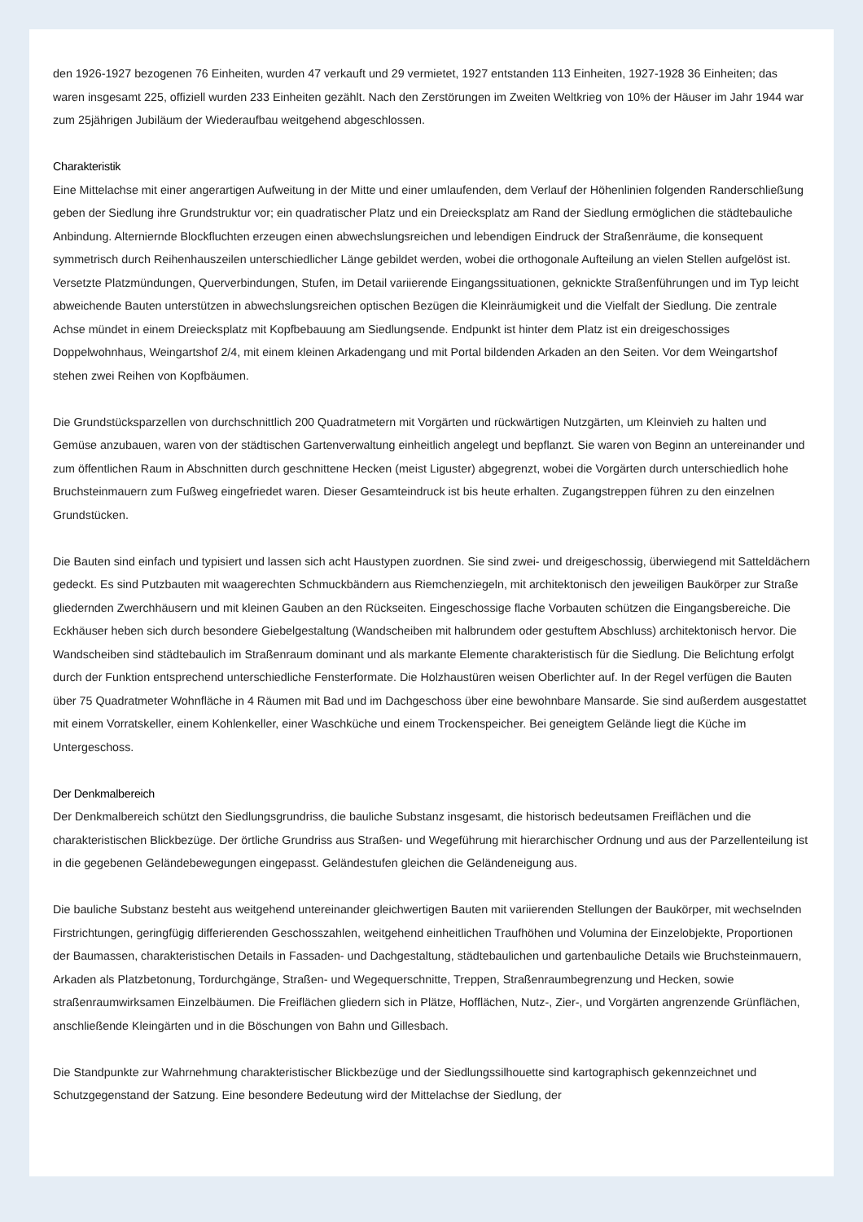den 1926-1927 bezogenen 76 Einheiten, wurden 47 verkauft und 29 vermietet, 1927 entstanden 113 Einheiten, 1927-1928 36 Einheiten; das waren insgesamt 225, offiziell wurden 233 Einheiten gezählt. Nach den Zerstörungen im Zweiten Weltkrieg von 10% der Häuser im Jahr 1944 war zum 25jährigen Jubiläum der Wiederaufbau weitgehend abgeschlossen.
Charakteristik
Eine Mittelachse mit einer angerartigen Aufweitung in der Mitte und einer umlaufenden, dem Verlauf der Höhenlinien folgenden Randerschließung geben der Siedlung ihre Grundstruktur vor; ein quadratischer Platz und ein Dreiecksplatz am Rand der Siedlung ermöglichen die städtebauliche Anbindung. Alterniernde Blockfluchten erzeugen einen abwechslungsreichen und lebendigen Eindruck der Straßenräume, die konsequent symmetrisch durch Reihenhauszeilen unterschiedlicher Länge gebildet werden, wobei die orthogonale Aufteilung an vielen Stellen aufgelöst ist. Versetzte Platzmündungen, Querverbindungen, Stufen, im Detail variierende Eingangssituationen, geknickte Straßenführungen und im Typ leicht abweichende Bauten unterstützen in abwechslungsreichen optischen Bezügen die Kleinräumigkeit und die Vielfalt der Siedlung. Die zentrale Achse mündet in einem Dreiecksplatz mit Kopfbebauung am Siedlungsende. Endpunkt ist hinter dem Platz ist ein dreigeschossiges Doppelwohnhaus, Weingartshof 2/4, mit einem kleinen Arkadengang und mit Portal bildenden Arkaden an den Seiten. Vor dem Weingartshof stehen zwei Reihen von Kopfbäumen.
Die Grundstücksparzellen von durchschnittlich 200 Quadratmetern mit Vorgärten und rückwärtigen Nutzgärten, um Kleinvieh zu halten und Gemüse anzubauen, waren von der städtischen Gartenverwaltung einheitlich angelegt und bepflanzt. Sie waren von Beginn an untereinander und zum öffentlichen Raum in Abschnitten durch geschnittene Hecken (meist Liguster) abgegrenzt, wobei die Vorgärten durch unterschiedlich hohe Bruchsteinmauern zum Fußweg eingefriedet waren. Dieser Gesamteindruck ist bis heute erhalten. Zugangstreppen führen zu den einzelnen Grundstücken.
Die Bauten sind einfach und typisiert und lassen sich acht Haustypen zuordnen. Sie sind zwei- und dreigeschossig, überwiegend mit Satteldächern gedeckt. Es sind Putzbauten mit waagerechten Schmuckbändern aus Riemchenziegeln, mit architektonisch den jeweiligen Baukörper zur Straße gliedernden Zwerchhäusern und mit kleinen Gauben an den Rückseiten. Eingeschossige flache Vorbauten schützen die Eingangsbereiche. Die Eckhäuser heben sich durch besondere Giebelgestaltung (Wandscheiben mit halbrundem oder gestuftem Abschluss) architektonisch hervor. Die Wandscheiben sind städtebaulich im Straßenraum dominant und als markante Elemente charakteristisch für die Siedlung. Die Belichtung erfolgt durch der Funktion entsprechend unterschiedliche Fensterformate. Die Holzhaustüren weisen Oberlichter auf. In der Regel verfügen die Bauten über 75 Quadratmeter Wohnfläche in 4 Räumen mit Bad und im Dachgeschoss über eine bewohnbare Mansarde. Sie sind außerdem ausgestattet mit einem Vorratskeller, einem Kohlenkeller, einer Waschküche und einem Trockenspeicher. Bei geneigtem Gelände liegt die Küche im Untergeschoss.
Der Denkmalbereich
Der Denkmalbereich schützt den Siedlungsgrundriss, die bauliche Substanz insgesamt, die historisch bedeutsamen Freiflächen und die charakteristischen Blickbezüge. Der örtliche Grundriss aus Straßen- und Wegeführung mit hierarchischer Ordnung und aus der Parzellenteilung ist in die gegebenen Geländebewegungen eingepasst. Geländestufen gleichen die Geländeneigung aus.
Die bauliche Substanz besteht aus weitgehend untereinander gleichwertigen Bauten mit variierenden Stellungen der Baukörper, mit wechselnden Firstrichtungen, geringfügig differierenden Geschosszahlen, weitgehend einheitlichen Traufhöhen und Volumina der Einzelobjekte, Proportionen der Baumassen, charakteristischen Details in Fassaden- und Dachgestaltung, städtebaulichen und gartenbauliche Details wie Bruchsteinmauern, Arkaden als Platzbetonung, Tordurchgänge, Straßen- und Wegequerschnitte, Treppen, Straßenraumbegrenzung und Hecken, sowie straßenraumwirksamen Einzelbäumen. Die Freiflächen gliedern sich in Plätze, Hofflächen, Nutz-, Zier-, und Vorgärten angrenzende Grünflächen, anschließende Kleingärten und in die Böschungen von Bahn und Gillesbach.
Die Standpunkte zur Wahrnehmung charakteristischer Blickbezüge und der Siedlungssilhouette sind kartographisch gekennzeichnet und Schutzgegenstand der Satzung. Eine besondere Bedeutung wird der Mittelachse der Siedlung, der